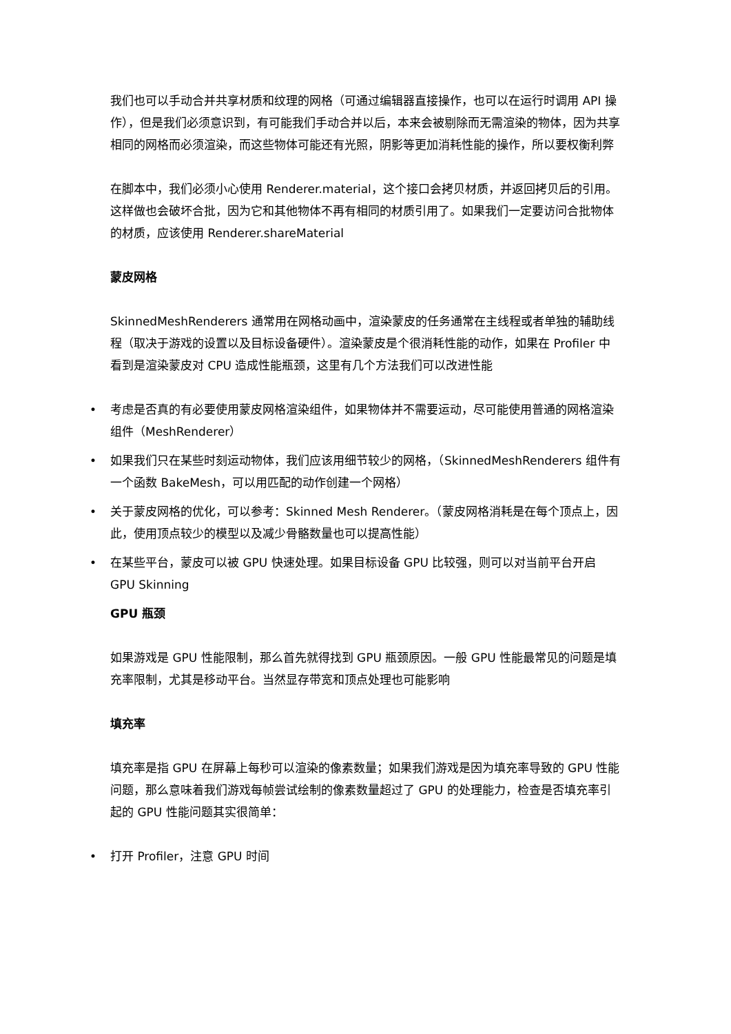我们也可以手动合并共享材质和纹理的网格（可通过编辑器直接操作，也可以在运行时调用 API 操作），但是我们必须意识到，有可能我们手动合并以后，本来会被剔除而无需渲染的物体，因为共享相同的网格而必须渲染，而这些物体可能还有光照，阴影等更加消耗性能的操作，所以要权衡利弊
在脚本中，我们必须小心使用 Renderer.material，这个接口会拷贝材质，并返回拷贝后的引用。这样做也会破坏合批，因为它和其他物体不再有相同的材质引用了。如果我们一定要访问合批物体的材质，应该使用 Renderer.shareMaterial
蒙皮网格
SkinnedMeshRenderers 通常用在网格动画中，渲染蒙皮的任务通常在主线程或者单独的辅助线程（取决于游戏的设置以及目标设备硬件）。渲染蒙皮是个很消耗性能的动作，如果在 Profiler 中看到是渲染蒙皮对 CPU 造成性能瓶颈，这里有几个方法我们可以改进性能
• 考虑是否真的有必要使用蒙皮网格渲染组件，如果物体并不需要运动，尽可能使用普通的网格渲染组件（MeshRenderer）
• 如果我们只在某些时刻运动物体，我们应该用细节较少的网格，（SkinnedMeshRenderers 组件有一个函数 BakeMesh，可以用匹配的动作创建一个网格）
• 关于蒙皮网格的优化，可以参考：Skinned Mesh Renderer。（蒙皮网格消耗是在每个顶点上，因此，使用顶点较少的模型以及减少骨骼数量也可以提高性能）
• 在某些平台，蒙皮可以被 GPU 快速处理。如果目标设备 GPU 比较强，则可以对当前平台开启 GPU Skinning
GPU 瓶颈
如果游戏是 GPU 性能限制，那么首先就得找到 GPU 瓶颈原因。一般 GPU 性能最常见的问题是填充率限制，尤其是移动平台。当然显存带宽和顶点处理也可能影响
填充率
填充率是指 GPU 在屏幕上每秒可以渲染的像素数量；如果我们游戏是因为填充率导致的 GPU 性能问题，那么意味着我们游戏每帧尝试绘制的像素数量超过了 GPU 的处理能力，检查是否填充率引起的 GPU 性能问题其实很简单：
• 打开 Profiler，注意 GPU 时间